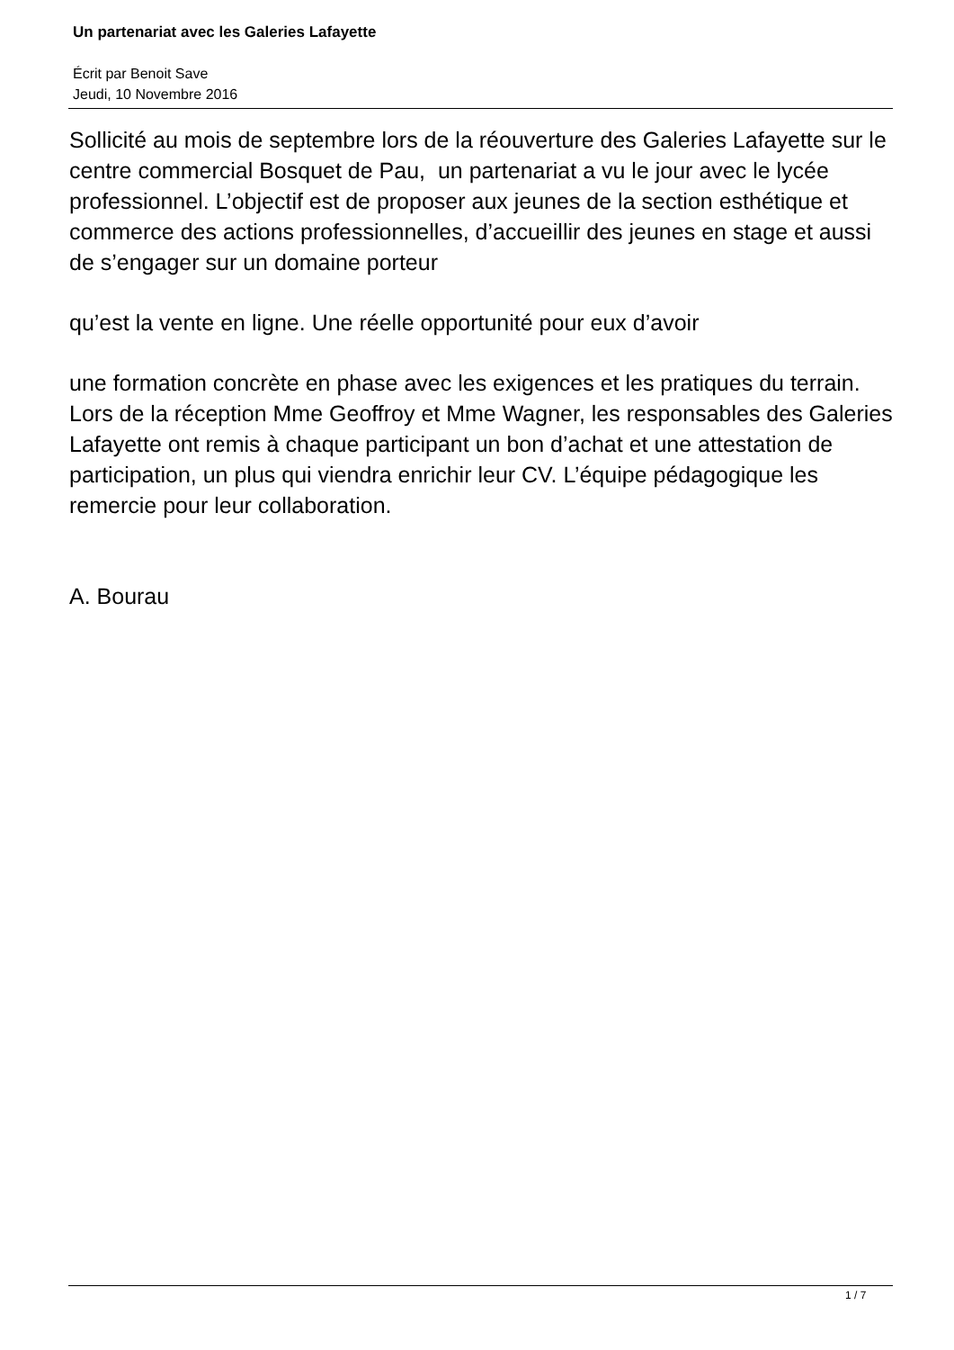Un partenariat avec les Galeries Lafayette
Écrit par Benoit Save
Jeudi, 10 Novembre 2016
Sollicité au mois de septembre lors de la réouverture des Galeries Lafayette sur le centre commercial Bosquet de Pau, un partenariat a vu le jour avec le lycée professionnel. L’objectif est de proposer aux jeunes de la section esthétique et commerce des actions professionnelles, d’accueillir des jeunes en stage et aussi de s’engager sur un domaine porteur
qu’est la vente en ligne. Une réelle opportunité pour eux d’avoir
une formation concrète en phase avec les exigences et les pratiques du terrain. Lors de la réception Mme Geoffroy et Mme Wagner, les responsables des Galeries Lafayette ont remis à chaque participant un bon d’achat et une attestation de participation, un plus qui viendra enrichir leur CV. L’équipe pédagogique les remercie pour leur collaboration.
A. Bourau
1 / 7